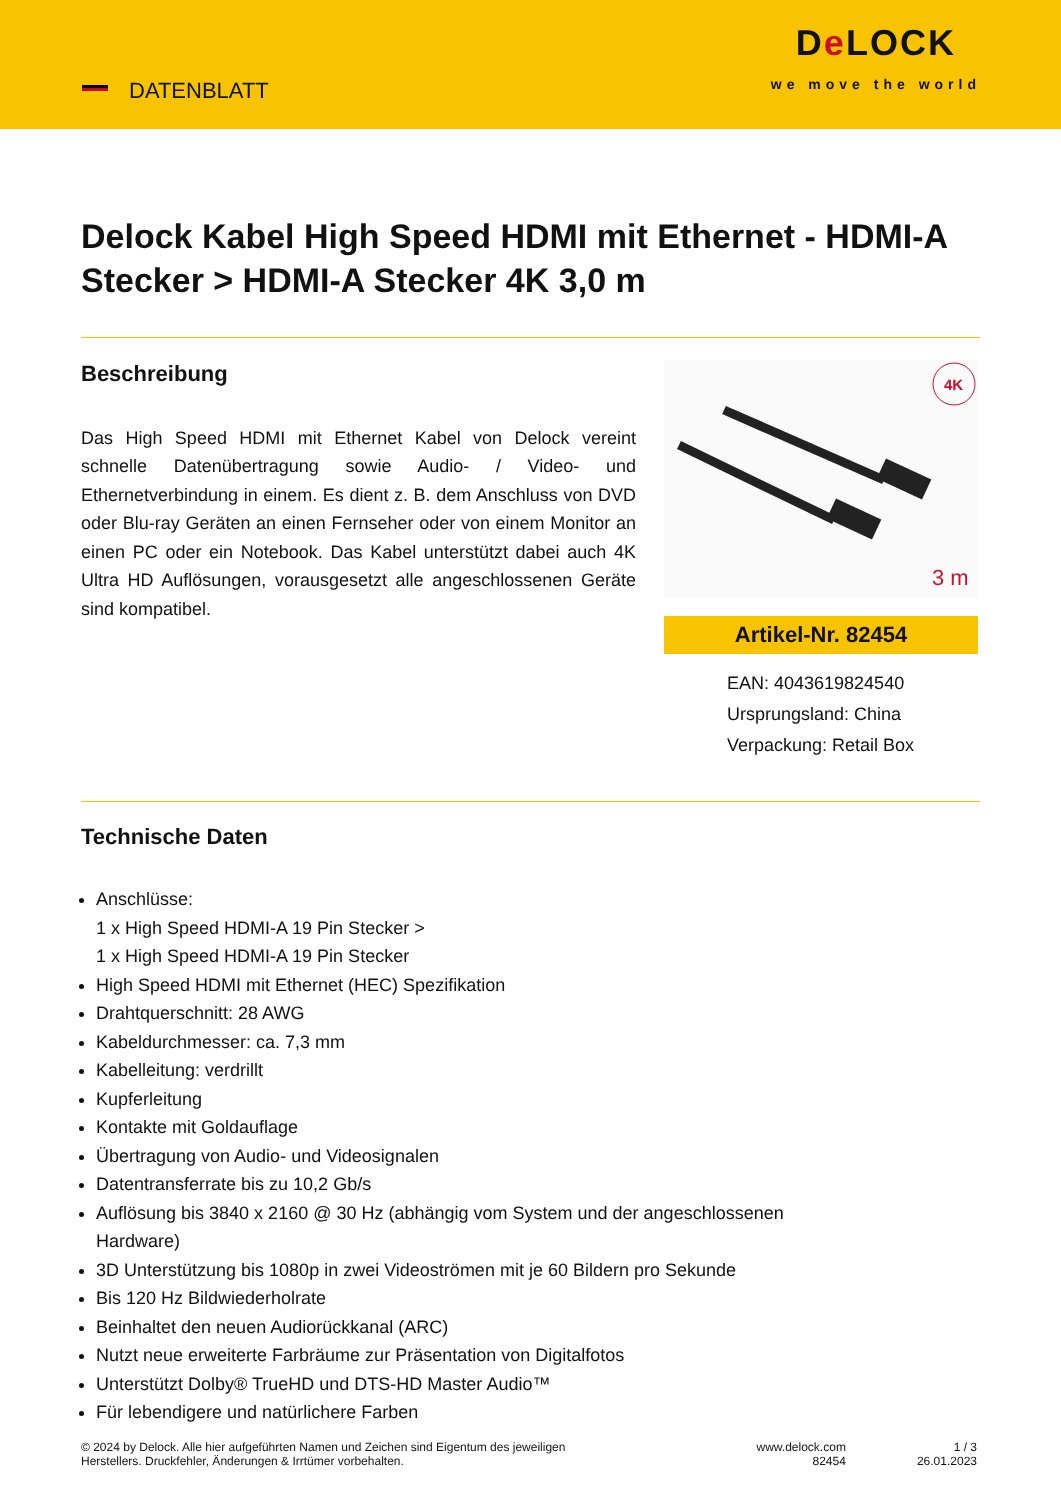DATENBLATT
De LOCK
we move the world
Delock Kabel High Speed HDMI mit Ethernet - HDMI-A Stecker > HDMI-A Stecker 4K 3,0 m
Beschreibung
Das High Speed HDMI mit Ethernet Kabel von Delock vereint schnelle Datenübertragung sowie Audio- / Video- und Ethernetverbindung in einem. Es dient z. B. dem Anschluss von DVD oder Blu-ray Geräten an einen Fernseher oder von einem Monitor an einen PC oder ein Notebook. Das Kabel unterstützt dabei auch 4K Ultra HD Auflösungen, vorausgesetzt alle angeschlossenen Geräte sind kompatibel.
4K
3 m
Artikel-Nr. 82454
EAN: 4043619824540
Ursprungsland: China
Verpackung: Retail Box
Technische Daten
Anschlüsse:
1 x High Speed HDMI-A 19 Pin Stecker >
1 x High Speed HDMI-A 19 Pin Stecker
High Speed HDMI mit Ethernet (HEC) Spezifikation
Drahtquerschnitt: 28 AWG
Kabeldurchmesser: ca. 7,3 mm
Kabelleitung: verdrillt
Kupferleitung
Kontakte mit Goldauflage
Übertragung von Audio- und Videosignalen
Datentransferrate bis zu 10,2 Gb/s
Auflösung bis 3840 x 2160 @ 30 Hz (abhängig vom System und der angeschlossenen
Hardware)
3D Unterstützung bis 1080p in zwei Videoströmen mit je 60 Bildern pro Sekunde
Bis 120 Hz Bildwiederholrate
Beinhaltet den neuen Audiorückkanal (ARC)
Nutzt neue erweiterte Farbräume zur Präsentation von Digitalfotos
Unterstützt Dolby® TrueHD und DTS-HD Master Audio™
Für lebendigere und natürlichere Farben
© 2024 by Delock. Alle hier aufgeführten Namen und Zeichen sind Eigentum des jeweiligen
Herstellers. Druckfehler, Änderungen & Irrtümer vorbehalten.
www.delock.com
82454
1 / 3
26.01.2023